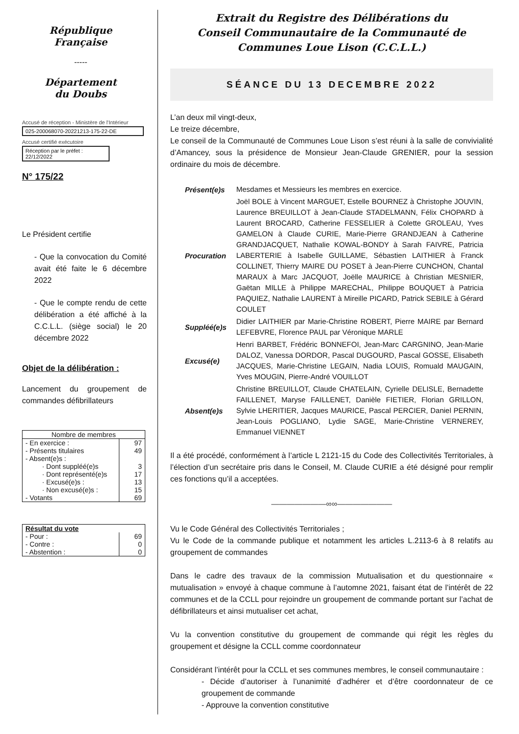République Française
-----
Département
du Doubs
Accusé de réception - Ministère de l'Intérieur
025-200068070-20221213-175-22-DE
Accusé certifié exécutoire
Réception par le préfet : 22/12/2022
N° 175/22
Le Président certifie
- Que la convocation du Comité avait été faite le 6 décembre 2022
- Que le compte rendu de cette délibération a été affiché à la C.C.L.L. (siège social) le 20 décembre 2022
Objet de la délibération :
Lancement du groupement de commandes défibrillateurs
| Nombre de membres | |
| - En exercice : | 97 |
| - Présents titulaires | 49 |
| - Absent(e)s : | |
| · Dont suppléé(e)s | 3 |
| · Dont représenté(e)s | 17 |
| · Excusé(e)s : | 13 |
| · Non excusé(e)s : | 15 |
| - Votants | 69 |
| Résultat du vote | |
| - Pour : | 69 |
| - Contre : | 0 |
| - Abstention : | 0 |
Extrait du Registre des Délibérations du
Conseil Communautaire de la Communauté de
Communes Loue Lison (C.C.L.L.)
SÉANCE DU 13 DECEMBRE 2022
L’an deux mil vingt-deux,
Le treize décembre,
Le conseil de la Communauté de Communes Loue Lison s’est réuni à la salle de convivialité d’Amancey, sous la présidence de Monsieur Jean-Claude GRENIER, pour la session ordinaire du mois de décembre.
Présent(e)s
Mesdames et Messieurs les membres en exercice.
Procuration
Joël BOLE à Vincent MARGUET, Estelle BOURNEZ à Christophe JOUVIN, Laurence BREUILLOT à Jean-Claude STADELMANN, Félix CHOPARD à Laurent BROCARD, Catherine FESSELIER à Colette GROLEAU, Yves GAMELON à Claude CURIE, Marie-Pierre GRANDJEAN à Catherine GRANDJACQUET, Nathalie KOWAL-BONDY à Sarah FAIVRE, Patricia LABERTERIE à Isabelle GUILLAME, Sébastien LAITHIER à Franck COLLINET, Thierry MAIRE DU POSET à Jean-Pierre CUNCHON, Chantal MARAUX à Marc JACQUOT, Joëlle MAURICE à Christian MESNIER, Gaëtan MILLE à Philippe MARECHAL, Philippe BOUQUET à Patricia PAQUIEZ, Nathalie LAURENT à Mireille PICARD, Patrick SEBILE à Gérard COULET
Suppléé(e)s
Didier LAITHIER par Marie-Christine ROBERT, Pierre MAIRE par Bernard LEFEBVRE, Florence PAUL par Véronique MARLE
Excusé(e)
Henri BARBET, Frédéric BONNEFOI, Jean-Marc CARGNINO, Jean-Marie DALOZ, Vanessa DORDOR, Pascal DUGOURD, Pascal GOSSE, Elisabeth JACQUES, Marie-Christine LEGAIN, Nadia LOUIS, Romuald MAUGAIN, Yves MOUGIN, Pierre-André VOUILLOT
Absent(e)s
Christine BREUILLOT, Claude CHATELAIN, Cyrielle DELISLE, Bernadette FAILLENET, Maryse FAILLENET, Danièle FIETIER, Florian GRILLON, Sylvie LHERITIER, Jacques MAURICE, Pascal PERCIER, Daniel PERNIN, Jean-Louis POGLIANO, Lydie SAGE, Marie-Christine VERNEREY, Emmanuel VIENNET
Il a été procédé, conformément à l’article L 2121-15 du Code des Collectivités Territoriales, à l’élection d’un secrétaire pris dans le Conseil, M. Claude CURIE a été désigné pour remplir ces fonctions qu’il a acceptées.
———————∞∞———————
Vu le Code Général des Collectivités Territoriales ;
Vu le Code de la commande publique et notamment les articles L.2113-6 à 8 relatifs au groupement de commandes
Dans le cadre des travaux de la commission Mutualisation et du questionnaire « mutualisation » envoyé à chaque commune à l’automne 2021, faisant état de l’intérêt de 22 communes et de la CCLL pour rejoindre un groupement de commande portant sur l’achat de défibrillateurs et ainsi mutualiser cet achat,
Vu la convention constitutive du groupement de commande qui régit les règles du groupement et désigne la CCLL comme coordonnateur
Considérant l’intérêt pour la CCLL et ses communes membres, le conseil communautaire :
- Décide d’autoriser à l’unanimité d’adhérer et d’être coordonnateur de ce groupement de commande
- Approuve la convention constitutive